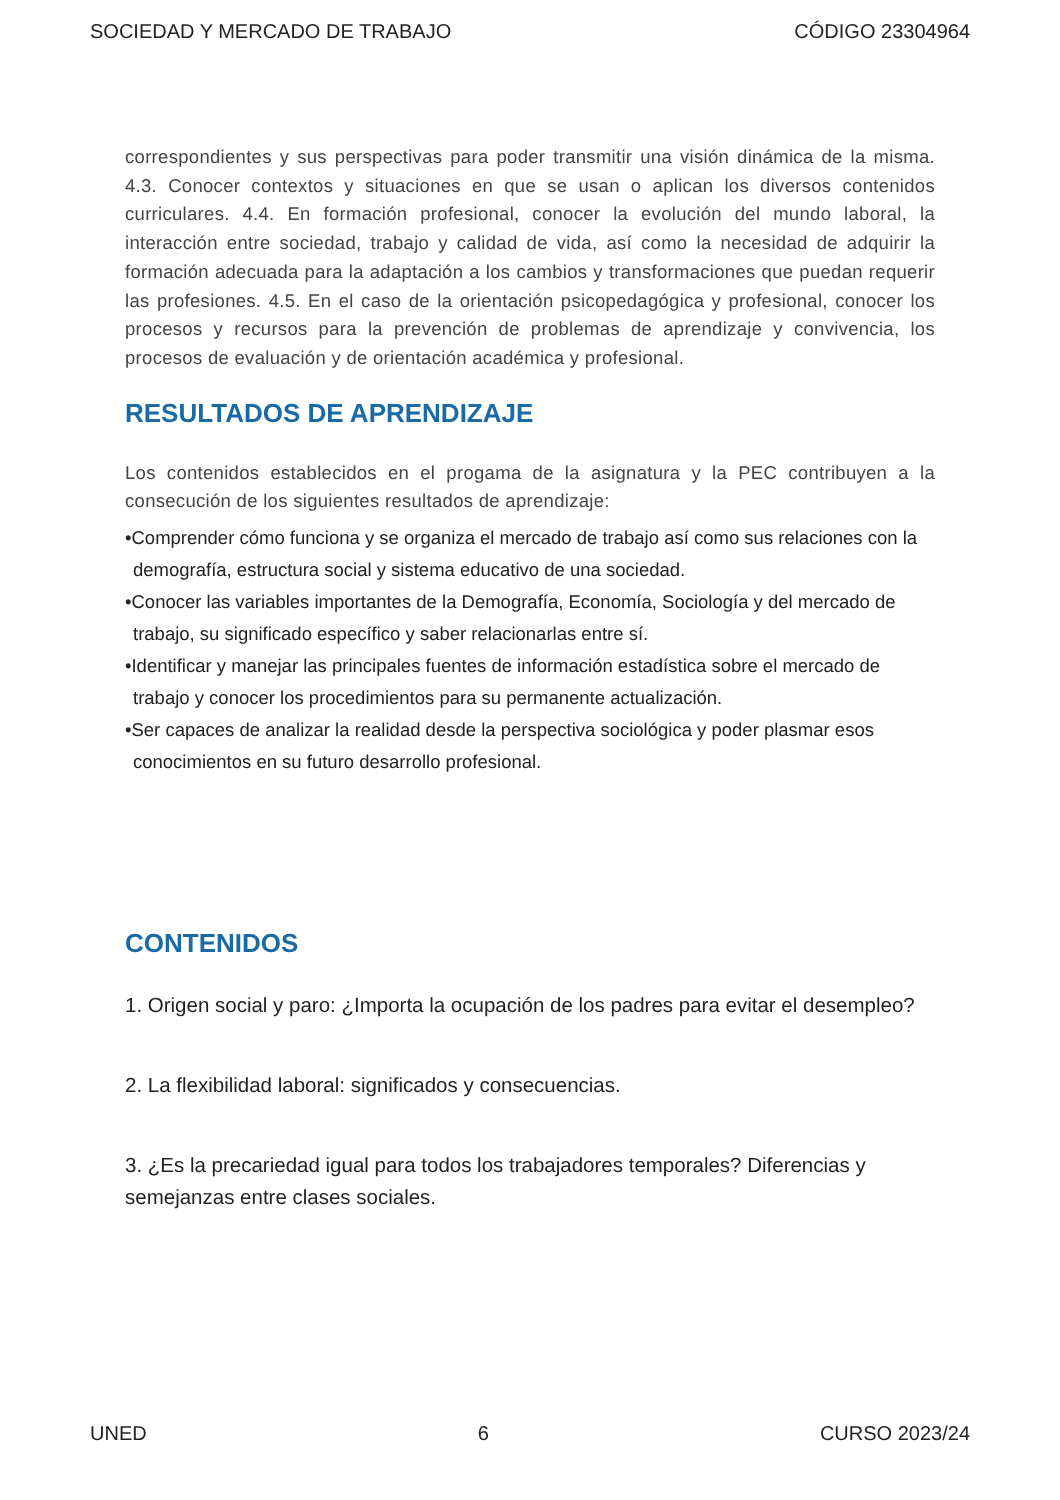SOCIEDAD Y MERCADO DE TRABAJO CÓDIGO 23304964
correspondientes y sus perspectivas para poder transmitir una visión dinámica de la misma. 4.3. Conocer contextos y situaciones en que se usan o aplican los diversos contenidos curriculares. 4.4. En formación profesional, conocer la evolución del mundo laboral, la interacción entre sociedad, trabajo y calidad de vida, así como la necesidad de adquirir la formación adecuada para la adaptación a los cambios y transformaciones que puedan requerir las profesiones. 4.5. En el caso de la orientación psicopedagógica y profesional, conocer los procesos y recursos para la prevención de problemas de aprendizaje y convivencia, los procesos de evaluación y de orientación académica y profesional.
RESULTADOS DE APRENDIZAJE
Los contenidos establecidos en el progama de la asignatura y la PEC contribuyen a la consecución de los siguientes resultados de aprendizaje:
•Comprender cómo funciona y se organiza el mercado de trabajo así como sus relaciones con la demografía, estructura social y sistema educativo de una sociedad.
•Conocer las variables importantes de la Demografía, Economía, Sociología y del mercado de trabajo, su significado específico y saber relacionarlas entre sí.
•Identificar y manejar las principales fuentes de información estadística sobre el mercado de trabajo y conocer los procedimientos para su permanente actualización.
•Ser capaces de analizar la realidad desde la perspectiva sociológica y poder plasmar esos conocimientos en su futuro desarrollo profesional.
CONTENIDOS
1. Origen social y paro: ¿Importa la ocupación de los padres para evitar el desempleo?
2. La flexibilidad laboral: significados y consecuencias.
3. ¿Es la precariedad igual para todos los trabajadores temporales? Diferencias y semejanzas entre clases sociales.
UNED 6 CURSO 2023/24